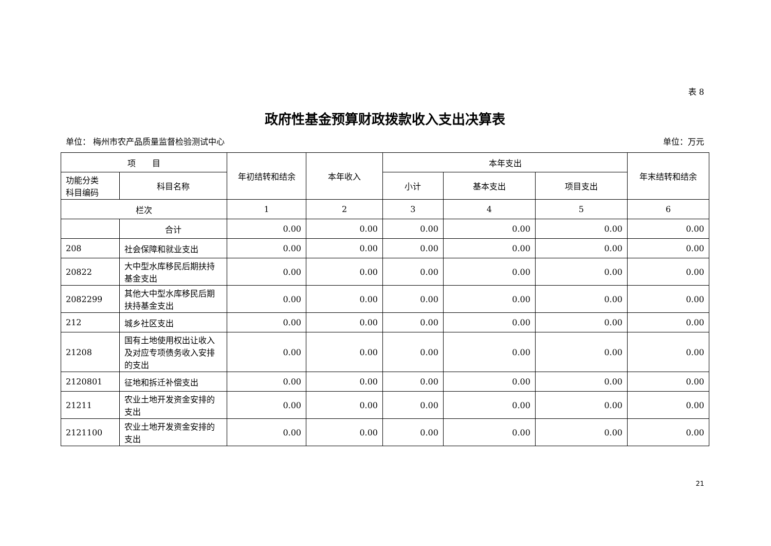表 8
政府性基金预算财政拨款收入支出决算表
单位： 梅州市农产品质量监督检验测试中心 单位：万元
| 项 目 | | 年初结转和结余 | 本年收入 | 本年支出 | | | 年末结转和结余 |
| --- | --- | --- | --- | --- | --- | --- | --- |
| 功能分类 科目编码 | 科目名称 | | | 小计 | 基本支出 | 项目支出 | |
| 栏次 | | 1 | 2 | 3 | 4 | 5 | 6 |
| | 合计 | 0.00 | 0.00 | 0.00 | 0.00 | 0.00 | 0.00 |
| 208 | 社会保障和就业支出 | 0.00 | 0.00 | 0.00 | 0.00 | 0.00 | 0.00 |
| 20822 | 大中型水库移民后期扶持基金支出 | 0.00 | 0.00 | 0.00 | 0.00 | 0.00 | 0.00 |
| 2082299 | 其他大中型水库移民后期扶持基金支出 | 0.00 | 0.00 | 0.00 | 0.00 | 0.00 | 0.00 |
| 212 | 城乡社区支出 | 0.00 | 0.00 | 0.00 | 0.00 | 0.00 | 0.00 |
| 21208 | 国有土地使用权出让收入及对应专项债务收入安排的支出 | 0.00 | 0.00 | 0.00 | 0.00 | 0.00 | 0.00 |
| 2120801 | 征地和拆迁补偿支出 | 0.00 | 0.00 | 0.00 | 0.00 | 0.00 | 0.00 |
| 21211 | 农业土地开发资金安排的支出 | 0.00 | 0.00 | 0.00 | 0.00 | 0.00 | 0.00 |
| 2121100 | 农业土地开发资金安排的支出 | 0.00 | 0.00 | 0.00 | 0.00 | 0.00 | 0.00 |
21